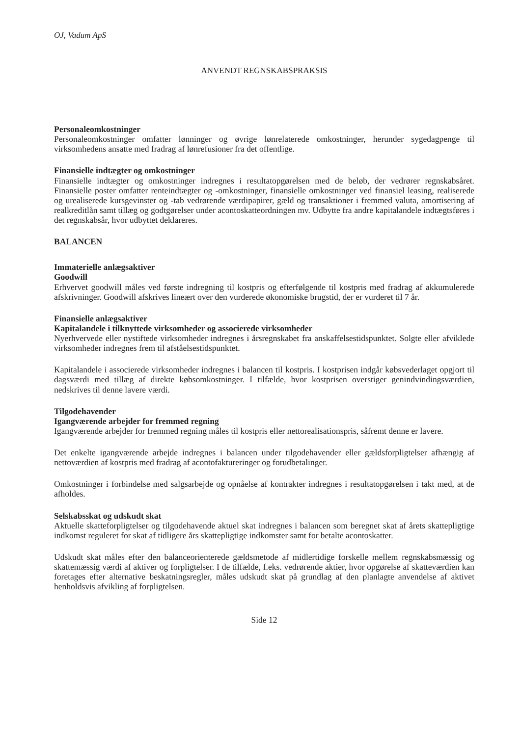OJ, Vadum ApS
ANVENDT REGNSKABSPRAKSIS
Personaleomkostninger
Personaleomkostninger omfatter lønninger og øvrige lønrelaterede omkostninger, herunder sygedagpenge til virksomhedens ansatte med fradrag af lønrefusioner fra det offentlige.
Finansielle indtægter og omkostninger
Finansielle indtægter og omkostninger indregnes i resultatopgørelsen med de beløb, der vedrører regnskabsåret. Finansielle poster omfatter renteindtægter og -omkostninger, finansielle omkostninger ved finansiel leasing, realiserede og urealiserede kursgevinster og -tab vedrørende værdipapirer, gæld og transaktioner i fremmed valuta, amortisering af realkreditlån samt tillæg og godtgørelser under acontoskatteordningen mv. Udbytte fra andre kapitalandele indtægtsføres i det regnskabsår, hvor udbyttet deklareres.
BALANCEN
Immaterielle anlægsaktiver
Goodwill
Erhvervet goodwill måles ved første indregning til kostpris og efterfølgende til kostpris med fradrag af akkumulerede afskrivninger. Goodwill afskrives lineært over den vurderede økonomiske brugstid, der er vurderet til 7 år.
Finansielle anlægsaktiver
Kapitalandele i tilknyttede virksomheder og associerede virksomheder
Nyerhvervede eller nystiftede virksomheder indregnes i årsregnskabet fra anskaffelsestidspunktet. Solgte eller afviklede virksomheder indregnes frem til afståelsestidspunktet.
Kapitalandele i associerede virksomheder indregnes i balancen til kostpris. I kostprisen indgår købsvederlaget opgjort til dagsværdi med tillæg af direkte købsomkostninger. I tilfælde, hvor kostprisen overstiger genindvindingsværdien, nedskrives til denne lavere værdi.
Tilgodehavender
Igangværende arbejder for fremmed regning
Igangværende arbejder for fremmed regning måles til kostpris eller nettorealisationspris, såfremt denne er lavere.
Det enkelte igangværende arbejde indregnes i balancen under tilgodehavender eller gældsforpligtelser afhængig af nettoværdien af kostpris med fradrag af acontofaktureringer og forudbetalinger.
Omkostninger i forbindelse med salgsarbejde og opnåelse af kontrakter indregnes i resultatopgørelsen i takt med, at de afholdes.
Selskabsskat og udskudt skat
Aktuelle skatteforpligtelser og tilgodehavende aktuel skat indregnes i balancen som beregnet skat af årets skattepligtige indkomst reguleret for skat af tidligere års skattepligtige indkomster samt for betalte acontoskatter.
Udskudt skat måles efter den balanceorienterede gældsmetode af midlertidige forskelle mellem regnskabsmæssig og skattemæssig værdi af aktiver og forpligtelser. I de tilfælde, f.eks. vedrørende aktier, hvor opgørelse af skatteværdien kan foretages efter alternative beskatningsregler, måles udskudt skat på grundlag af den planlagte anvendelse af aktivet henholdsvis afvikling af forpligtelsen.
Side 12